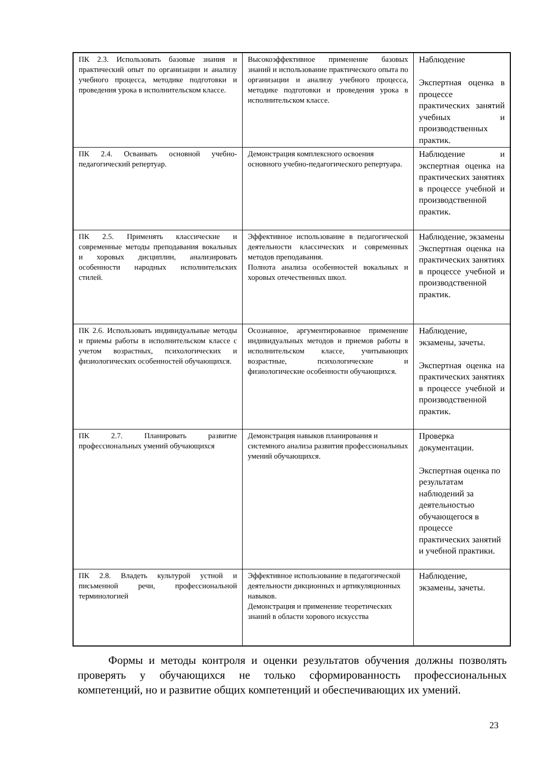| ПК 2.3. Использовать базовые знания и практический опыт по организации и анализу учебного процесса, методике подготовки и проведения урока в исполнительском классе. | Высокоэффективное применение базовых знаний и использование практического опыта по организации и анализу учебного процесса, методике подготовки и проведения урока в исполнительском классе. | Наблюдение Экспертная оценка в процессе практических занятий учебных и производственных практик. |
| ПК 2.4. Осваивать основной учебно-педагогический репертуар. | Демонстрация комплексного освоения основного учебно-педагогического репертуара. | Наблюдение и экспертная оценка на практических занятиях в процессе учебной и производственной практик. |
| ПК 2.5. Применять классические и современные методы преподавания вокальных и хоровых дисциплин, анализировать особенности народных исполнительских стилей. | Эффективное использование в педагогической деятельности классических и современных методов преподавания. Полнота анализа особенностей вокальных и хоровых отечественных школ. | Наблюдение, экзамены Экспертная оценка на практических занятиях в процессе учебной и производственной практик. |
| ПК 2.6. Использовать индивидуальные методы и приемы работы в исполнительском классе с учетом возрастных, психологических и физиологических особенностей обучающихся. | Осознанное, аргументированное применение индивидуальных методов и приемов работы в исполнительском классе, учитывающих возрастные, психологические и физиологические особенности обучающихся. | Наблюдение, экзамены, зачеты. Экспертная оценка на практических занятиях в процессе учебной и производственной практик. |
| ПК 2.7. Планировать развитие профессиональных умений обучающихся | Демонстрация навыков планирования и системного анализа развития профессиональных умений обучающихся. | Проверка документации. Экспертная оценка по результатам наблюдений за деятельностью обучающегося в процессе практических занятий и учебной практики. |
| ПК 2.8. Владеть культурой устной и письменной речи, профессиональной терминологией | Эффективное использование в педагогической деятельности дикционных и артикуляционных навыков. Демонстрация и применение теоретических знаний в области хорового искусства | Наблюдение, экзамены, зачеты. |
Формы и методы контроля и оценки результатов обучения должны позволять проверять у обучающихся не только сформированность профессиональных компетенций, но и развитие общих компетенций и обеспечивающих их умений.
23